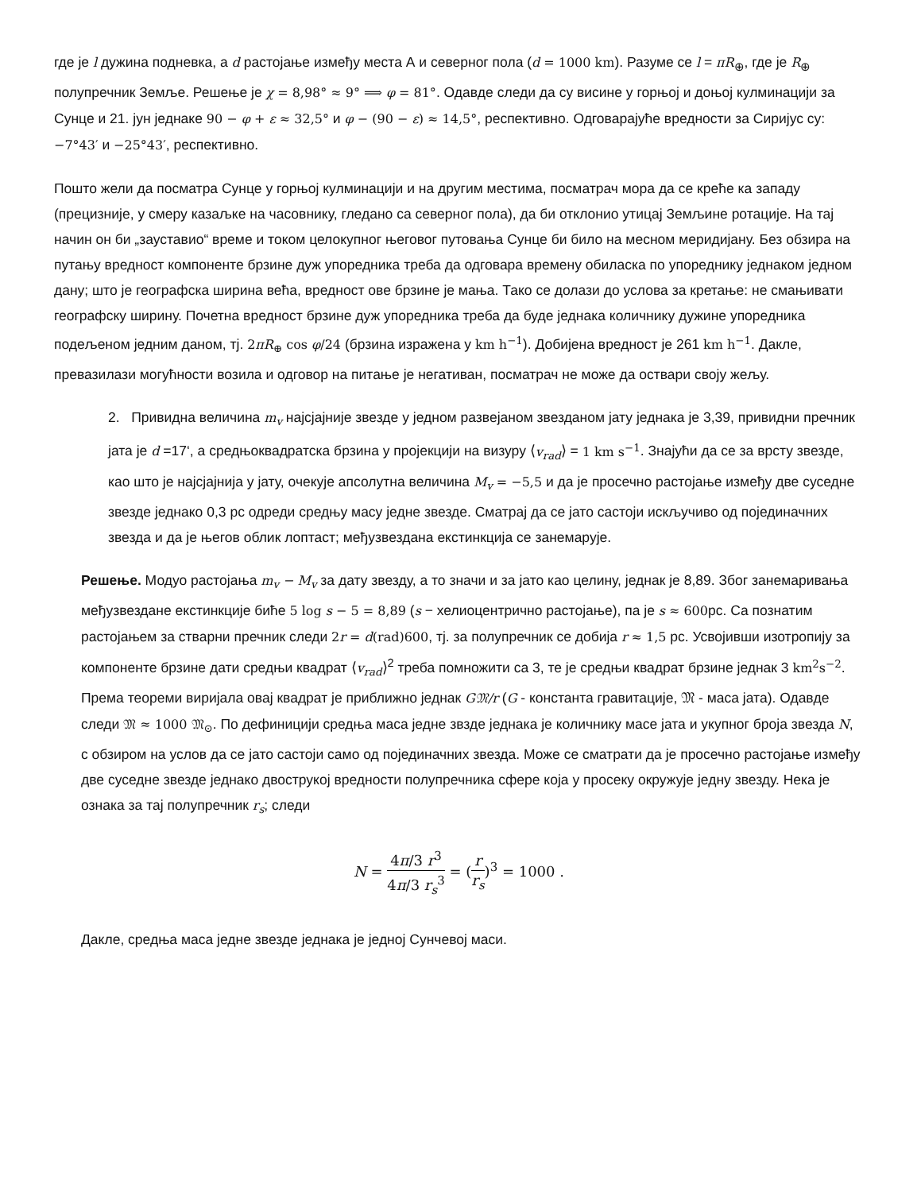где је l дужина подневка, а d растојање између места А и северног пола (d = 1000 km). Разуме се l = πR<sub>⊕</sub>, где је R<sub>⊕</sub> полупречник Земље. Решење је χ = 8,98° ≈ 9° ⟹ φ = 81°. Одавде следи да су висине у горњој и доњој кулминацији за Сунце и 21. јун једнаке 90 − φ + ε ≈ 32,5° и φ − (90 − ε) ≈ 14,5°, респективно. Одговарајуће вредности за Сиријус су: −7°43′ и −25°43′, респективно.
Пошто жели да посматра Сунце у горњој кулминацији и на другим местима, посматрач мора да се креће ка западу (прецизније, у смеру казаљке на часовнику, гледано са северног пола), да би отклонио утицај Земљине ротације. На тај начин он би „зауставио“ време и током целокупног његовог путовања Сунце би било на месном меридијану. Без обзира на путању вредност компоненте брзине дуж упоредника треба да одговара времену обиласка по упореднику једнаком једном дану; што је географска ширина већа, вредност ове брзине је мања. Тако се долази до услова за кретање: не смањивати географску ширину. Почетна вредност брзине дуж упоредника треба да буде једнака количнику дужине упоредника подељеном једним даном, тј. 2πR<sub>⊕</sub> cos φ/24 (брзина изражена у km h<sup>−1</sup>). Добијена вредност је 261 km h<sup>−1</sup>. Дакле, превазилази могућности возила и одговор на питање је негативан, посматрач не може да оствари своју жељу.
2. Привидна величина m<sub>v</sub> најсјајније звезде у једном развејаном звезданом јату једнака је 3,39, привидни пречник јата је d =17‘, а средњоквадратска брзина у пројекцији на визуру ⟨v<sub>rad</sub>⟩ = 1 km s<sup>−1</sup>. Знајући да се за врсту звезде, као што је најсјајнија у јату, очекује апсолутна величина M<sub>v</sub> = −5,5 и да је просечно растојање између две суседне звезде једнако 0,3 pc одреди средњу масу једне звезде. Сматрај да се јато састоји искључиво од појединачних звезда и да је његов облик лоптаст; међузвездана екстинкција се занемарује.
Решење. Модуо растојања m<sub>v</sub> − M<sub>v</sub> за дату звезду, а то значи и за јато као целину, једнак је 8,89. Због занемаривања међузвездане екстинкције биће 5 log s − 5 = 8,89 (s − хелиоцентрично растојање), па је s ≈ 600pc. Са познатим растојањем за стварни пречник следи 2r = d(rad)600, тј. за полупречник се добија r ≈ 1,5 pc. Усвојивши изотропију за компоненте брзине дати средњи квадрат ⟨v<sub>rad</sub>⟩<sup>2</sup> треба помножити са 3, те је средњи квадрат брзине једнак 3 km<sup>2</sup>s<sup>−2</sup>. Према теореми виријала овај квадрат је приближно једнак G𝔐/r (G - константа гравитације, 𝔐 - маса јата). Одавде следи 𝔐 ≈ 1000 𝔐<sub>⊙</sub>. По дефиницији средња маса једне звзде једнака је количнику масе јата и укупног броја звезда N, с обзиром на услов да се јато састоји само од појединачних звезда. Може се сматрати да је просечно растојање између две суседне звезде једнако двострукој вредности полупречника сфере која у просеку окружује једну звезду. Нека је ознака за тај полупречник r<sub>s</sub>; следи
N = 4π/3 r<sup>3</sup> 4π/3 r<sub>s</sub><sup>3</sup> = (r r<sub>s</sub>)<sup>3</sup> = 1000 .
Дакле, средња маса једне звезде једнака је једној Сунчевој маси.